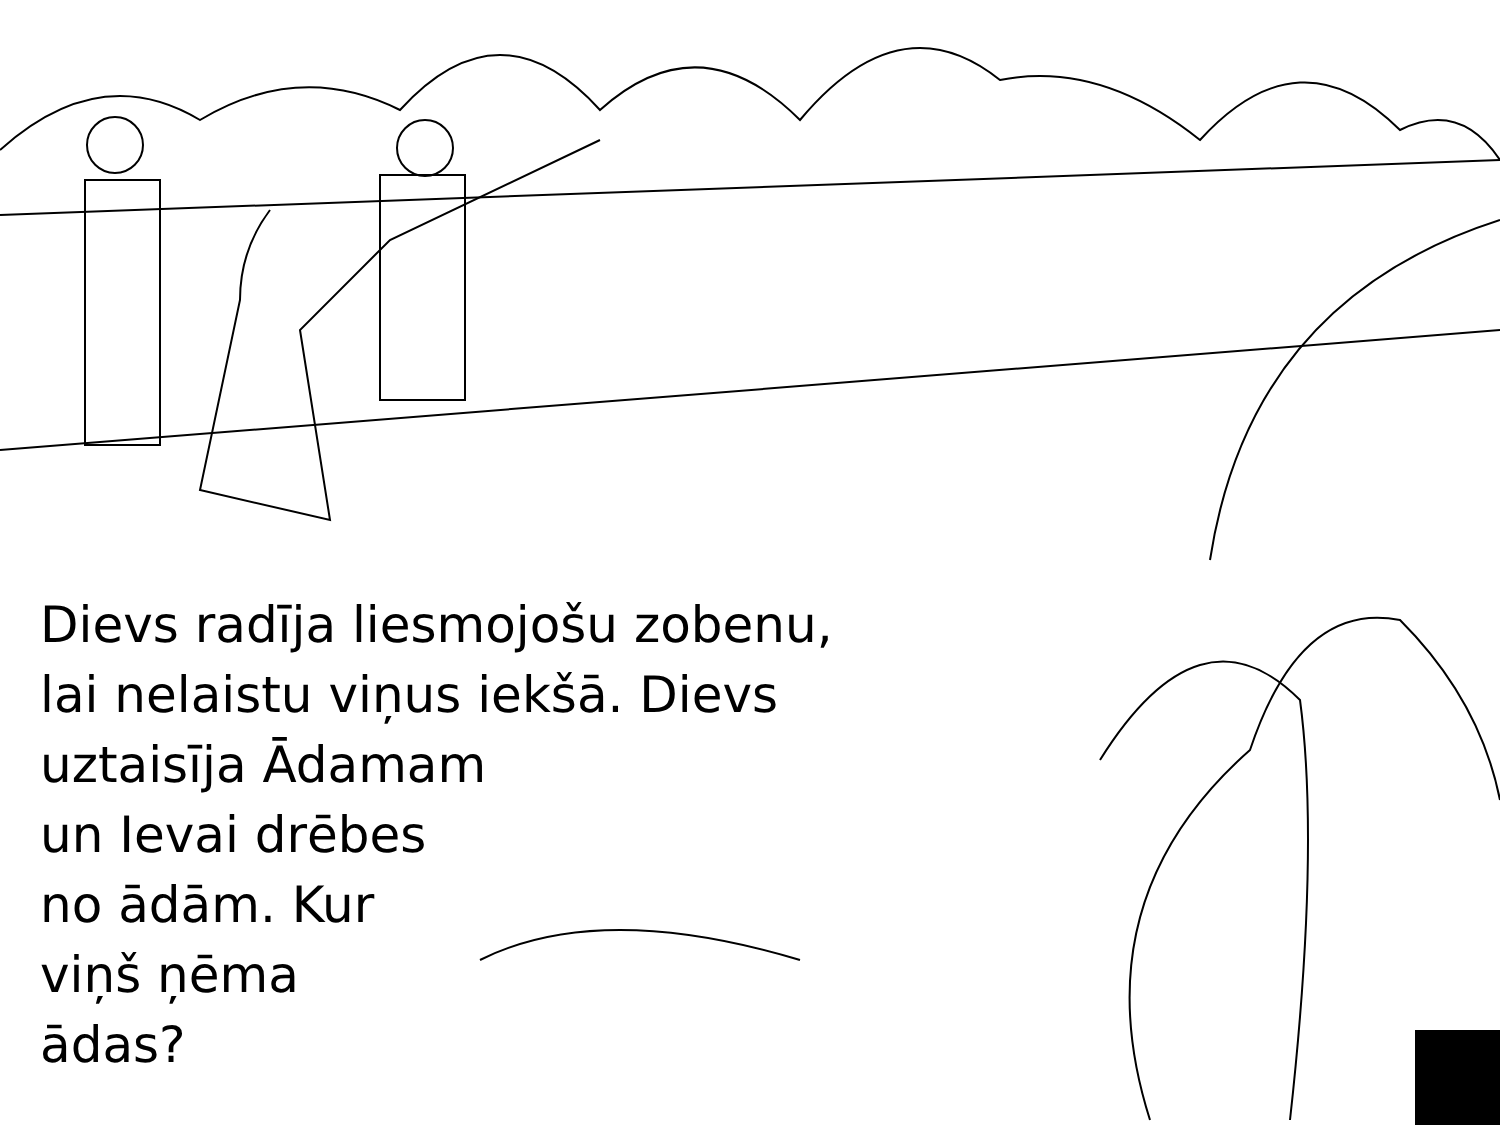Dievs radīja liesmojošu zobenu,
lai nelaistu viņus iekšā. Dievs
uztaisīja Ādamam
un Ievai drēbes
no ādām. Kur
viņš ņēma
ādas?